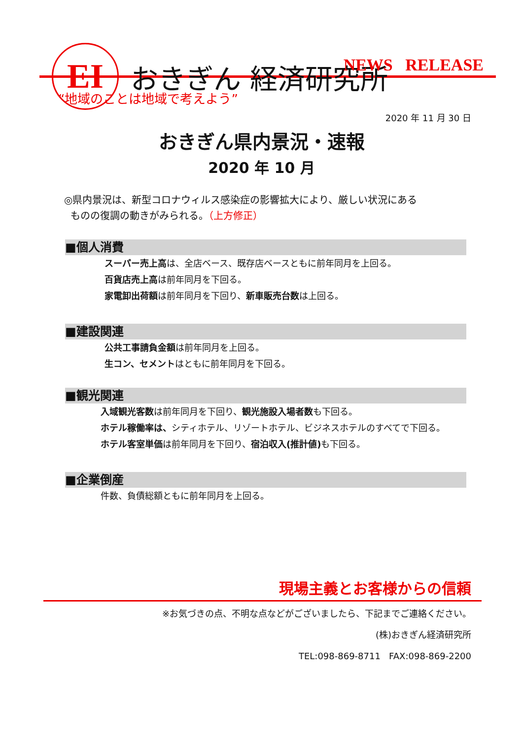EI
おきぎん 経済研究所
NEWS RELEASE
“地域のことは地域で考えよう”
2020 年 11 月 30 日
おきぎん県内景況・速報
2020 年 10 月
◎県内景況は、新型コロナウィルス感染症の影響拡大により、厳しい状況にある
ものの復調の動きがみられる。（上方修正）
■個人消費
スーパー売上高は、全店ベース、既存店ベースともに前年同月を上回る。
百貨店売上高は前年同月を下回る。
家電卸出荷額は前年同月を下回り、新車販売台数は上回る。
■建設関連
公共工事請負金額は前年同月を上回る。
生コン、セメントはともに前年同月を下回る。
■観光関連
入域観光客数は前年同月を下回り、観光施設入場者数も下回る。
ホテル稼働率は、シティホテル、リゾートホテル、ビジネスホテルのすべてで下回る。
ホテル客室単価は前年同月を下回り、宿泊収入(推計値) も下回る。
■企業倒産
件数、負債総額ともに前年同月を上回る。
現場主義とお客様からの信頼
※お気づきの点、不明な点などがございましたら、下記までご連絡ください。
(株)おきぎん経済研究所
TEL:098-869-8711 FAX:098-869-2200